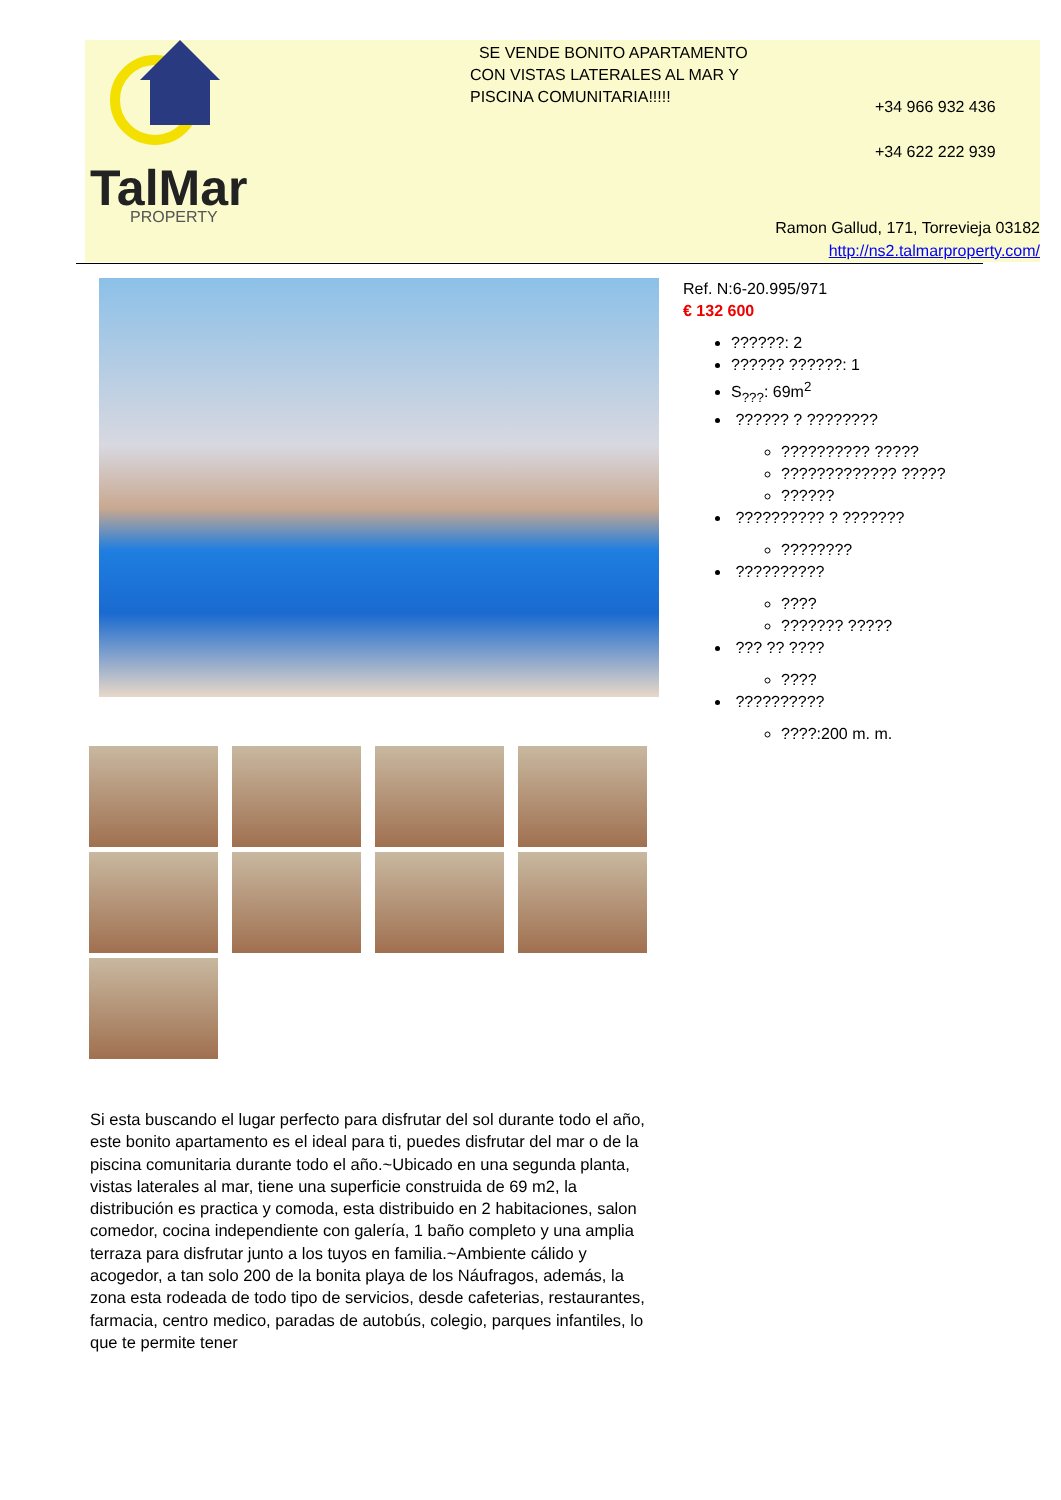TalMar
PROPERTY
SE VENDE BONITO APARTAMENTO CON VISTAS LATERALES AL MAR Y PISCINA COMUNITARIA!!!!!
+34 966 932 436
+34 622 222 939
Ramon Gallud, 171, Torrevieja 03182
http://ns2.talmarproperty.com/
Ref. N:6-20.995/971
€ 132 600
??????: 2
?????? ??????: 1
S<sub>???</sub>: 69m<sup>2</sup>
?????? ? ????????
?????????? ?????
????????????? ?????
??????
?????????? ? ???????
????????
??????????
????
??????? ?????
??? ?? ????
????
??????????
????:200 m. m.
Si esta buscando el lugar perfecto para disfrutar del sol durante todo el año, este bonito apartamento es el ideal para ti, puedes disfrutar del mar o de la piscina comunitaria durante todo el año.~Ubicado en una segunda planta, vistas laterales al mar, tiene una superficie construida de 69 m2, la distribución es practica y comoda, esta distribuido en 2 habitaciones, salon comedor, cocina independiente con galería, 1 baño completo y una amplia terraza para disfrutar junto a los tuyos en familia.~Ambiente cálido y acogedor, a tan solo 200 de la bonita playa de los Náufragos, además, la zona esta rodeada de todo tipo de servicios, desde cafeterias, restaurantes, farmacia, centro medico, paradas de autobús, colegio, parques infantiles, lo que te permite tener